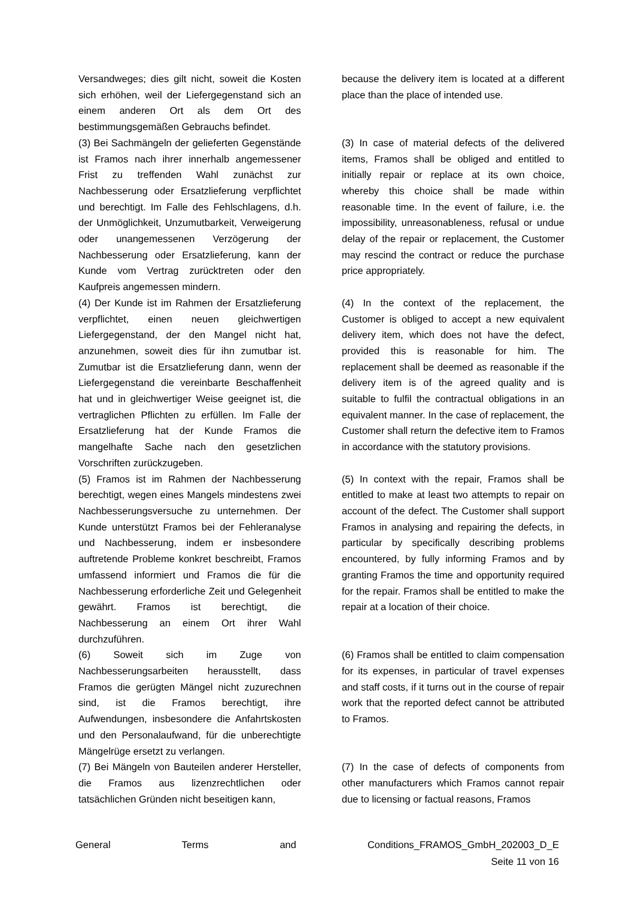| Versandweges; dies gilt nicht, soweit die Kosten sich erhöhen, weil der Liefergegenstand sich an einem anderen Ort als dem Ort des bestimmungsgemäßen Gebrauchs befindet. | | because the delivery item is located at a different place than the place of intended use. |
| (3) Bei Sachmängeln der gelieferten Gegenstände ist Framos nach ihrer innerhalb angemessener Frist zu treffenden Wahl zunächst zur Nachbesserung oder Ersatzlieferung verpflichtet und berechtigt. Im Falle des Fehlschlagens, d.h. der Unmöglichkeit, Unzumutbarkeit, Verweigerung oder unangemessenen Verzögerung der Nachbesserung oder Ersatzlieferung, kann der Kunde vom Vertrag zurücktreten oder den Kaufpreis angemessen mindern. | | (3) In case of material defects of the delivered items, Framos shall be obliged and entitled to initially repair or replace at its own choice, whereby this choice shall be made within reasonable time. In the event of failure, i.e. the impossibility, unreasonableness, refusal or undue delay of the repair or replacement, the Customer may rescind the contract or reduce the purchase price appropriately. |
| (4) Der Kunde ist im Rahmen der Ersatzlieferung verpflichtet, einen neuen gleichwertigen Liefergegenstand, der den Mangel nicht hat, anzunehmen, soweit dies für ihn zumutbar ist. Zumutbar ist die Ersatzlieferung dann, wenn der Liefergegenstand die vereinbarte Beschaffenheit hat und in gleichwertiger Weise geeignet ist, die vertraglichen Pflichten zu erfüllen. Im Falle der Ersatzlieferung hat der Kunde Framos die mangelhafte Sache nach den gesetzlichen Vorschriften zurückzugeben. | | (4) In the context of the replacement, the Customer is obliged to accept a new equivalent delivery item, which does not have the defect, provided this is reasonable for him. The replacement shall be deemed as reasonable if the delivery item is of the agreed quality and is suitable to fulfil the contractual obligations in an equivalent manner. In the case of replacement, the Customer shall return the defective item to Framos in accordance with the statutory provisions. |
| (5) Framos ist im Rahmen der Nachbesserung berechtigt, wegen eines Mangels mindestens zwei Nachbesserungsversuche zu unternehmen. Der Kunde unterstützt Framos bei der Fehleranalyse und Nachbesserung, indem er insbesondere auftretende Probleme konkret beschreibt, Framos umfassend informiert und Framos die für die Nachbesserung erforderliche Zeit und Gelegenheit gewährt. Framos ist berechtigt, die Nachbesserung an einem Ort ihrer Wahl durchzuführen. | | (5) In context with the repair, Framos shall be entitled to make at least two attempts to repair on account of the defect. The Customer shall support Framos in analysing and repairing the defects, in particular by specifically describing problems encountered, by fully informing Framos and by granting Framos the time and opportunity required for the repair. Framos shall be entitled to make the repair at a location of their choice. |
| (6) Soweit sich im Zuge von Nachbesserungsarbeiten herausstellt, dass Framos die gerügten Mängel nicht zuzurechnen sind, ist die Framos berechtigt, ihre Aufwendungen, insbesondere die Anfahrtskosten und den Personalaufwand, für die unberechtigte Mängelrüge ersetzt zu verlangen. | | (6) Framos shall be entitled to claim compensation for its expenses, in particular of travel expenses and staff costs, if it turns out in the course of repair work that the reported defect cannot be attributed to Framos. |
| (7) Bei Mängeln von Bauteilen anderer Hersteller, die Framos aus lizenzrechtlichen oder tatsächlichen Gründen nicht beseitigen kann, | | (7) In the case of defects of components from other manufacturers which Framos cannot repair due to licensing or factual reasons, Framos |
General Terms and Conditions_FRAMOS_GmbH_202003_D_E
Seite 11 von 16